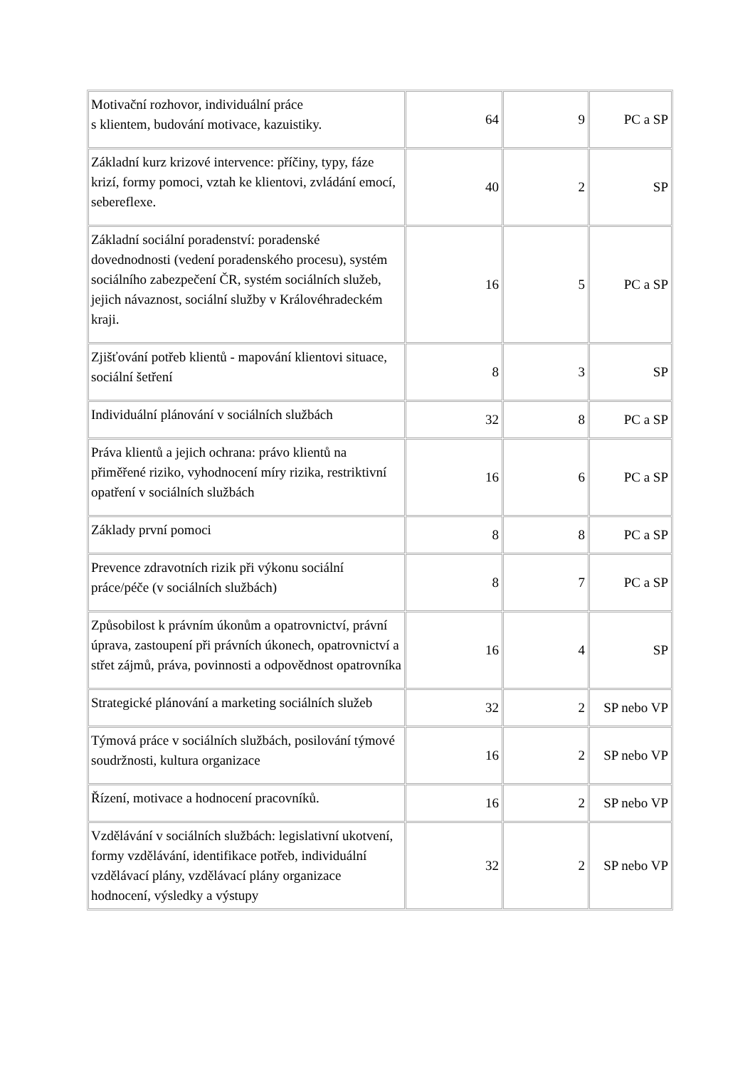| Motivační rozhovor, individuální práce s klientem, budování motivace, kazuistiky. | 64 | 9 | PC a SP |
| Základní kurz krizové intervence: příčiny, typy, fáze krizí, formy pomoci, vztah ke klientovi, zvládání emocí, sebereflexe. | 40 | 2 | SP |
| Základní sociální poradenství: poradenské dovednodnosti (vedení poradenského procesu), systém sociálního zabezpečení ČR, systém sociálních služeb, jejich návaznost, sociální služby v Královéhradeckém kraji. | 16 | 5 | PC a SP |
| Zjišťování potřeb klientů - mapování klientovi situace, sociální šetření | 8 | 3 | SP |
| Individuální plánování v sociálních službách | 32 | 8 | PC a SP |
| Práva klientů a jejich ochrana: právo klientů na přiměřené riziko, vyhodnocení míry rizika, restriktivní opatření v sociálních službách | 16 | 6 | PC a SP |
| Základy první pomoci | 8 | 8 | PC a SP |
| Prevence zdravotních rizik při výkonu sociální práce/péče (v sociálních službách) | 8 | 7 | PC a SP |
| Způsobilost k právním úkonům a opatrovnictví, právní úprava, zastoupení při právních úkonech, opatrovnictví a střet zájmů, práva, povinnosti a odpovědnost opatrovníka | 16 | 4 | SP |
| Strategické plánování a marketing sociálních služeb | 32 | 2 | SP nebo VP |
| Týmová práce v sociálních službách, posilování týmové soudržnosti, kultura organizace | 16 | 2 | SP nebo VP |
| Řízení, motivace a hodnocení pracovníků. | 16 | 2 | SP nebo VP |
| Vzdělávání v sociálních službách: legislativní ukotvení, formy vzdělávání, identifikace potřeb, individuální vzdělávací plány, vzdělávací plány organizace hodnocení, výsledky a výstupy | 32 | 2 | SP nebo VP |